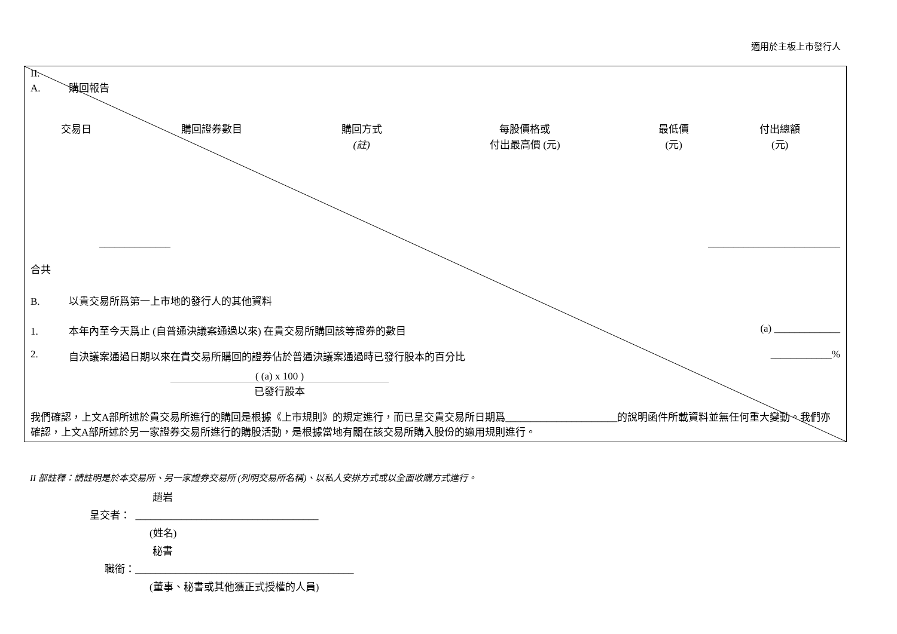適用於主板上市發行人
II.
A. 購回報告
| 交易日 | 購回證券數目 | 購回方式 (註) | 每股價格或 付出最高價 (元) | 最低價 (元) | 付出總額 (元) |
| --- | --- | --- | --- | --- | --- |
______________ __________________________
合共
B. 以貴交易所爲第一上市地的發行人的其他資料
1. 本年內至今天爲止 (自普通決議案通過以來) 在貴交易所購回該等證券的數目 (a) _____________
2. 自決議案通過日期以來在貴交易所購回的證券佔於普通決議案通過時已發行股本的百分比 ____________%
( (a) x 100 )
已發行股本
我們確認，上文A部所述於貴交易所進行的購回是根據《上市規則》的規定進行，而已呈交貴交易所日期爲______________________的說明函件所載資料並無任何重大變動。我們亦確認，上文A部所述於另一家證券交易所進行的購股活動，是根據當地有關在該交易所購入股份的適用規則進行。
II 部註釋：請註明是於本交易所、另一家證券交易所 (列明交易所名稱)、以私人安排方式或以全面收購方式進行。
趙岩
呈交者： ____________________________________
(姓名)
秘書
職銜：___________________________________________
(董事、秘書或其他獲正式授權的人員)